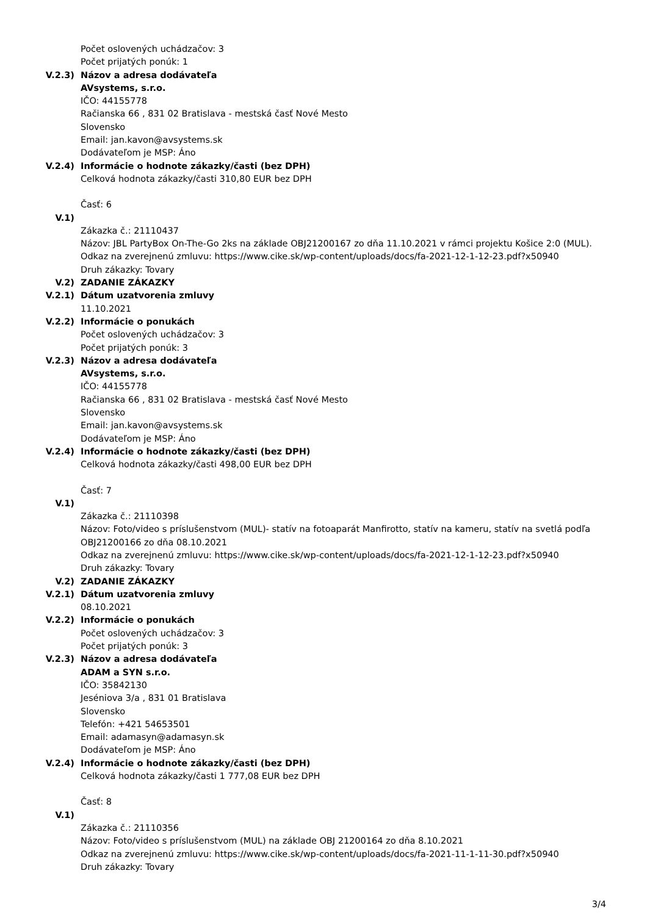Počet oslovených uchádzačov: 3
Počet prijatých ponúk: 1
V.2.3) Názov a adresa dodávateľa
AVsystems, s.r.o.
IČO: 44155778
Račianska 66 , 831 02 Bratislava - mestská časť Nové Mesto
Slovensko
Email: jan.kavon@avsystems.sk
Dodávateľom je MSP: Áno
V.2.4) Informácie o hodnote zákazky/časti (bez DPH)
Celková hodnota zákazky/časti 310,80 EUR bez DPH
Časť: 6
V.1)
Zákazka č.: 21110437
Názov: JBL PartyBox On-The-Go 2ks na základe OBJ21200167 zo dňa 11.10.2021 v rámci projektu Košice 2:0 (MUL).
Odkaz na zverejnenú zmluvu: https://www.cike.sk/wp-content/uploads/docs/fa-2021-12-1-12-23.pdf?x50940
Druh zákazky: Tovary
V.2) ZADANIE ZÁKAZKY
V.2.1) Dátum uzatvorenia zmluvy
11.10.2021
V.2.2) Informácie o ponukách
Počet oslovených uchádzačov: 3
Počet prijatých ponúk: 3
V.2.3) Názov a adresa dodávateľa
AVsystems, s.r.o.
IČO: 44155778
Račianska 66 , 831 02 Bratislava - mestská časť Nové Mesto
Slovensko
Email: jan.kavon@avsystems.sk
Dodávateľom je MSP: Áno
V.2.4) Informácie o hodnote zákazky/časti (bez DPH)
Celková hodnota zákazky/časti 498,00 EUR bez DPH
Časť: 7
V.1)
Zákazka č.: 21110398
Názov: Foto/video s príslušenstvom (MUL)- statív na fotoaparát Manfirotto, statív na kameru, statív na svetlá podľa OBJ21200166 zo dňa 08.10.2021
Odkaz na zverejnenú zmluvu: https://www.cike.sk/wp-content/uploads/docs/fa-2021-12-1-12-23.pdf?x50940
Druh zákazky: Tovary
V.2) ZADANIE ZÁKAZKY
V.2.1) Dátum uzatvorenia zmluvy
08.10.2021
V.2.2) Informácie o ponukách
Počet oslovených uchádzačov: 3
Počet prijatých ponúk: 3
V.2.3) Názov a adresa dodávateľa
ADAM a SYN s.r.o.
IČO: 35842130
Jeséniova 3/a , 831 01 Bratislava
Slovensko
Telefón: +421 54653501
Email: adamasyn@adamasyn.sk
Dodávateľom je MSP: Áno
V.2.4) Informácie o hodnote zákazky/časti (bez DPH)
Celková hodnota zákazky/časti 1 777,08 EUR bez DPH
Časť: 8
V.1)
Zákazka č.: 21110356
Názov: Foto/video s príslušenstvom (MUL) na základe OBJ 21200164 zo dňa 8.10.2021
Odkaz na zverejnenú zmluvu: https://www.cike.sk/wp-content/uploads/docs/fa-2021-11-1-11-30.pdf?x50940
Druh zákazky: Tovary
3/4